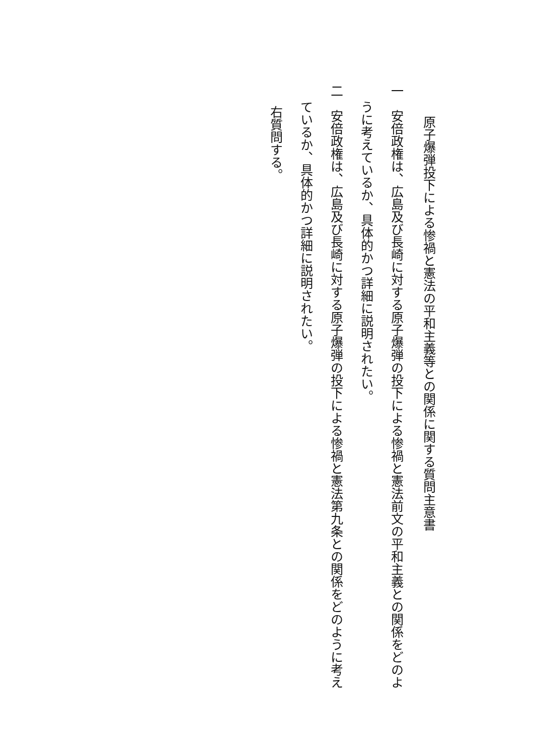原子爆弾投下による惨禍と憲法の平和主義等との関係に関する質問主意書
一　安倍政権は、広島及び長崎に対する原子爆弾の投下による惨禍と憲法前文の平和主義との関係をどのよ
うに考えているか、具体的かつ詳細に説明されたい。
二　安倍政権は、広島及び長崎に対する原子爆弾の投下による惨禍と憲法第九条との関係をどのように考え
ているか、具体的かつ詳細に説明されたい。
右質問する。